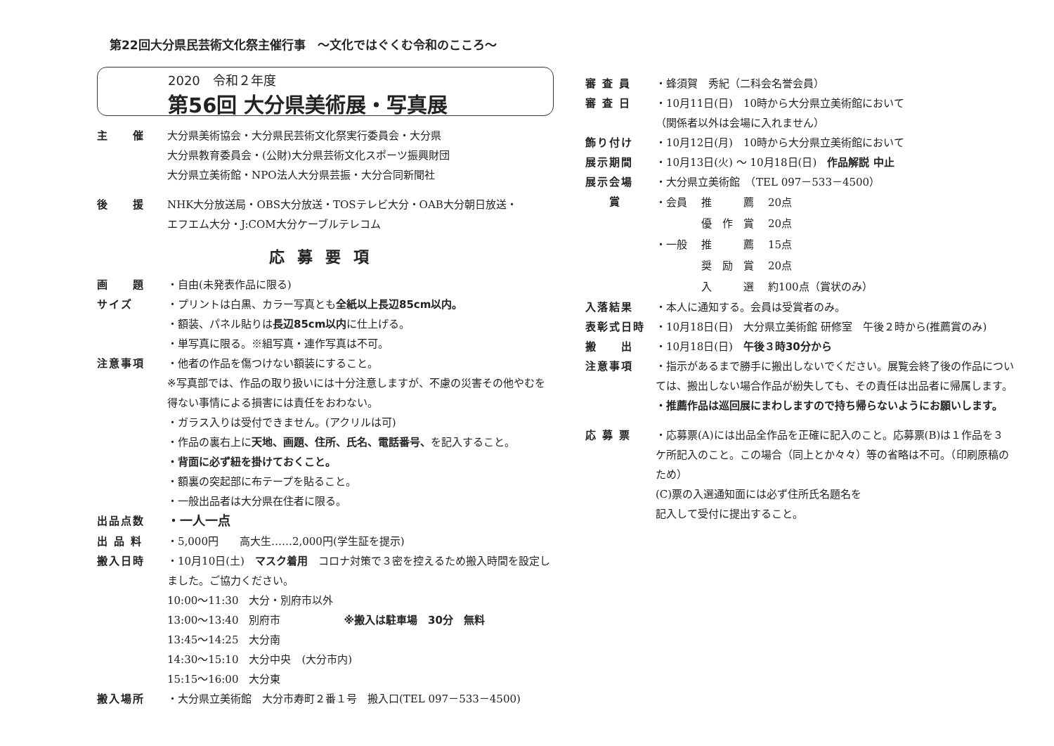第22回大分県民芸術文化祭主催行事　～文化ではぐくむ令和のこころ～
2020　令和２年度
第56回 大分県美術展・写真展
主　　催 大分県美術協会・大分県民芸術文化祭実行委員会・大分県
大分県教育委員会・(公財)大分県芸術文化スポーツ振興財団
大分県立美術館・NPO法人大分県芸振・大分合同新聞社
後　　援 NHK大分放送局・OBS大分放送・TOSテレビ大分・OAB大分朝日放送・
エフエム大分・J:COM大分ケーブルテレコム
応募要項
画　　題 ・自由(未発表作品に限る)
サイズ ・プリントは白黒、カラー写真とも全紙以上長辺85cm以内。
・額装、パネル貼りは長辺85cm以内に仕上げる。
・単写真に限る。※組写真・連作写真は不可。
注意事項 ・他者の作品を傷つけない額装にすること。
※写真部では、作品の取り扱いには十分注意しますが、不慮の災害その他やむを得ない事情による損害には責任をおわない。
・ガラス入りは受付できません。(アクリルは可)
・作品の裏右上に天地、画題、住所、氏名、電話番号、を記入すること。
・背面に必ず紐を掛けておくこと。
・額裏の突起部に布テープを貼ること。
・一般出品者は大分県在住者に限る。
出品点数
・一人一点
出 品 料 ・5,000円　　高大生……2,000円(学生証を提示)
搬入日時 ・10月10日(土)　マスク着用　コロナ対策で３密を控えるため搬入時間を設定しました。ご協力ください。
10:00～11:30　大分・別府市以外
13:00～13:40　別府市　　　　　　※搬入は駐車場　30分　無料
13:45～14:25　大分南
14:30～15:10　大分中央　(大分市内)
15:15～16:00　大分東
搬入場所 ・大分県立美術館　大分市寿町２番１号　搬入口(TEL 097－533－4500)
審 査 員 ・蜂須賀　秀紀（二科会名誉会員）
審 査 日 ・10月11日(日)　10時から大分県立美術館において
（関係者以外は会場に入れません）
飾り付け ・10月12日(月)　10時から大分県立美術館において
展示期間 ・10月13日(火) ～ 10月18日(日)　作品解説 中止
展示会場 ・大分県立美術館　（TEL 097－533－4500）
　　賞
| ・会員 | 推 薦 | 20点 |
| | 優 作 賞 | 20点 |
| ・一般 | 推 薦 | 15点 |
| | 奨 励 賞 | 20点 |
| | 入 選 | 約100点（賞状のみ） |
入落結果 ・本人に通知する。会員は受賞者のみ。
表彰式日時 ・10月18日(日)　大分県立美術館 研修室　午後２時から(推薦賞のみ)
搬　　出 ・10月18日(日)　午後３時30分から
注意事項 ・指示があるまで勝手に搬出しないでください。展覧会終了後の作品については、搬出しない場合作品が紛失しても、その責任は出品者に帰属します。
・推薦作品は巡回展にまわしますので持ち帰らないようにお願いします。
応 募 票 ・応募票(A)には出品全作品を正確に記入のこと。応募票(B)は１作品を３ケ所記入のこと。この場合（同上とか々々）等の省略は不可。（印刷原稿のため）
(C)票の入選通知面には必ず住所氏名題名を
記入して受付に提出すること。